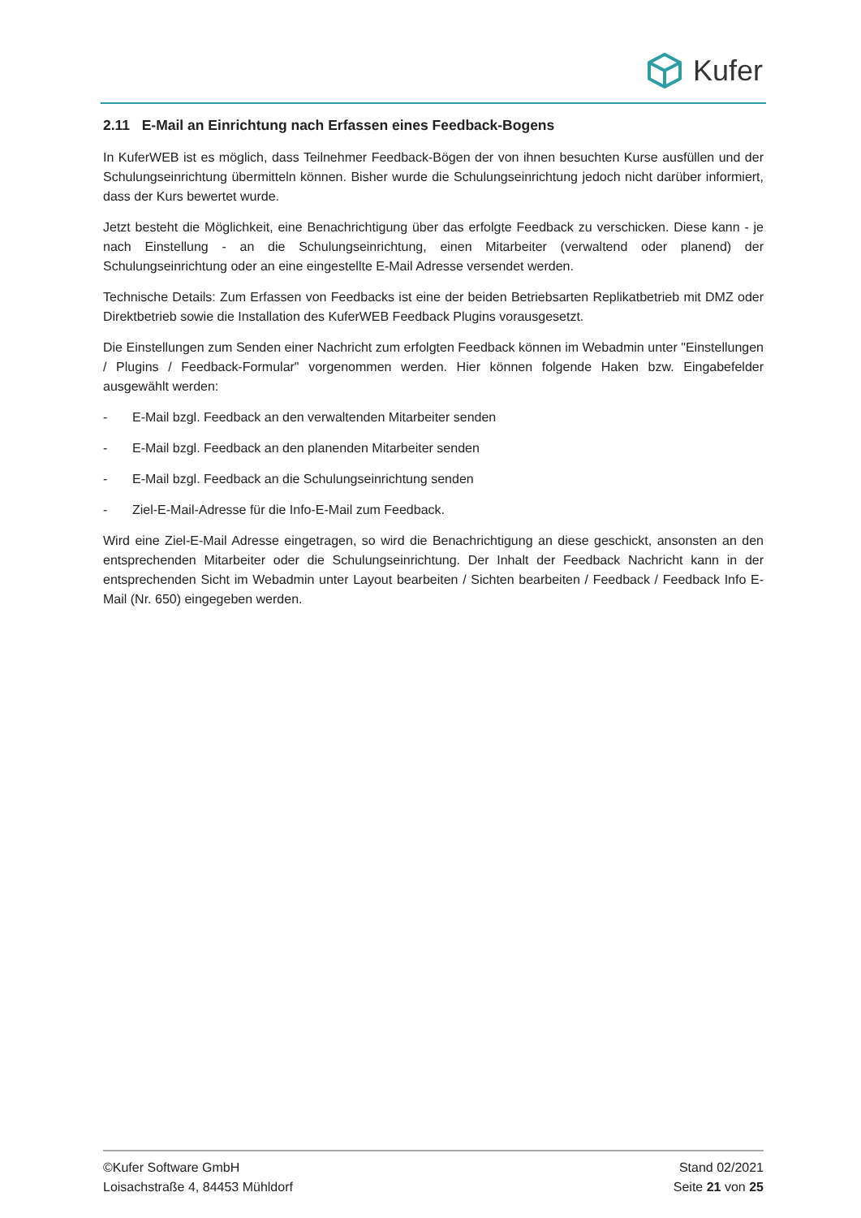Kufer
2.11 E-Mail an Einrichtung nach Erfassen eines Feedback-Bogens
In KuferWEB ist es möglich, dass Teilnehmer Feedback-Bögen der von ihnen besuchten Kurse ausfüllen und der Schulungseinrichtung übermitteln können. Bisher wurde die Schulungseinrichtung jedoch nicht darüber informiert, dass der Kurs bewertet wurde.
Jetzt besteht die Möglichkeit, eine Benachrichtigung über das erfolgte Feedback zu verschicken. Diese kann - je nach Einstellung - an die Schulungseinrichtung, einen Mitarbeiter (verwaltend oder planend) der Schulungseinrichtung oder an eine eingestellte E-Mail Adresse versendet werden.
Technische Details: Zum Erfassen von Feedbacks ist eine der beiden Betriebsarten Replikatbetrieb mit DMZ oder Direktbetrieb sowie die Installation des KuferWEB Feedback Plugins vorausgesetzt.
Die Einstellungen zum Senden einer Nachricht zum erfolgten Feedback können im Webadmin unter "Einstellungen / Plugins / Feedback-Formular" vorgenommen werden. Hier können folgende Haken bzw. Eingabefelder ausgewählt werden:
- E-Mail bzgl. Feedback an den verwaltenden Mitarbeiter senden
- E-Mail bzgl. Feedback an den planenden Mitarbeiter senden
- E-Mail bzgl. Feedback an die Schulungseinrichtung senden
- Ziel-E-Mail-Adresse für die Info-E-Mail zum Feedback.
Wird eine Ziel-E-Mail Adresse eingetragen, so wird die Benachrichtigung an diese geschickt, ansonsten an den entsprechenden Mitarbeiter oder die Schulungseinrichtung. Der Inhalt der Feedback Nachricht kann in der entsprechenden Sicht im Webadmin unter Layout bearbeiten / Sichten bearbeiten / Feedback / Feedback Info E-Mail (Nr. 650) eingegeben werden.
©Kufer Software GmbH
Loisachstraße 4, 84453 Mühldorf
Stand 02/2021
Seite 21 von 25